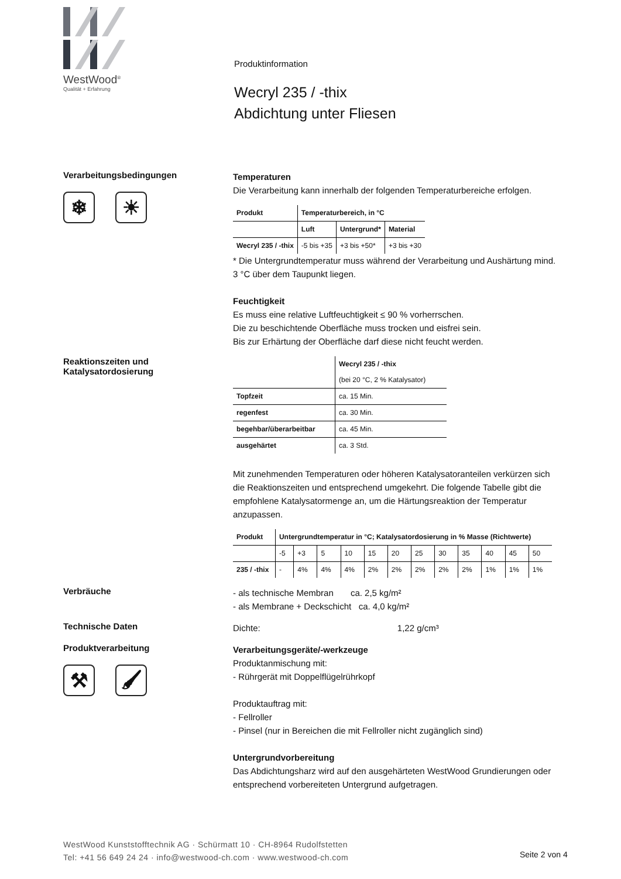WestWood<sup>®</sup>
Qualität + Erfahrung
Produktinformation
Wecryl 235 / -thix
Abdichtung unter Fliesen
Verarbeitungsbedingungen
❄ ☀
Temperaturen
Die Verarbeitung kann innerhalb der folgenden Temperaturbereiche erfolgen.
| Produkt | Temperaturbereich, in °C | | |
| --- | --- | --- | --- |
| | Luft | Untergrund* | Material |
| Wecryl 235 / -thix | -5 bis +35 | +3 bis +50* | +3 bis +30 |
* Die Untergrundtemperatur muss während der Verarbeitung und Aushärtung mind. 3 °C über dem Taupunkt liegen.
Feuchtigkeit
Es muss eine relative Luftfeuchtigkeit ≤ 90 % vorherrschen.
Die zu beschichtende Oberfläche muss trocken und eisfrei sein.
Bis zur Erhärtung der Oberfläche darf diese nicht feucht werden.
Reaktionszeiten und
Katalysatordosierung
| | Wecryl 235 / -thix |
| | (bei 20 °C, 2 % Katalysator) |
| Topfzeit | ca. 15 Min. |
| regenfest | ca. 30 Min. |
| begehbar/überarbeitbar | ca. 45 Min. |
| ausgehärtet | ca. 3 Std. |
Mit zunehmenden Temperaturen oder höheren Katalysatoranteilen verkürzen sich die Reaktionszeiten und entsprechend umgekehrt. Die folgende Tabelle gibt die empfohlene Katalysatormenge an, um die Härtungsreaktion der Temperatur anzupassen.
| Produkt | Untergrundtemperatur in °C; Katalysatordosierung in % Masse (Richtwerte) | | | | | | | | | | | |
| --- | --- | --- | --- | --- | --- | --- | --- | --- | --- | --- | --- | --- |
| | -5 | +3 | 5 | 10 | 15 | 20 | 25 | 30 | 35 | 40 | 45 | 50 |
| 235 / -thix | - | 4% | 4% | 4% | 2% | 2% | 2% | 2% | 2% | 1% | 1% | 1% |
Verbräuche
- als technische Membran ca. 2,5 kg/m²
- als Membrane + Deckschicht ca. 4,0 kg/m²
Technische Daten
Dichte: 1,22 g/cm³
Produktverarbeitung
⚒ 🖌
Verarbeitungsgeräte/-werkzeuge
Produktanmischung mit:
- Rührgerät mit Doppelflügelrührkopf
Produktauftrag mit:
- Fellroller
- Pinsel (nur in Bereichen die mit Fellroller nicht zugänglich sind)
Untergrundvorbereitung
Das Abdichtungsharz wird auf den ausgehärteten WestWood Grundierungen oder entsprechend vorbereiteten Untergrund aufgetragen.
WestWood Kunststofftechnik AG · Schürmatt 10 · CH-8964 Rudolfstetten
Tel: +41 56 649 24 24 · info@westwood-ch.com · www.westwood-ch.com
Seite 2 von 4